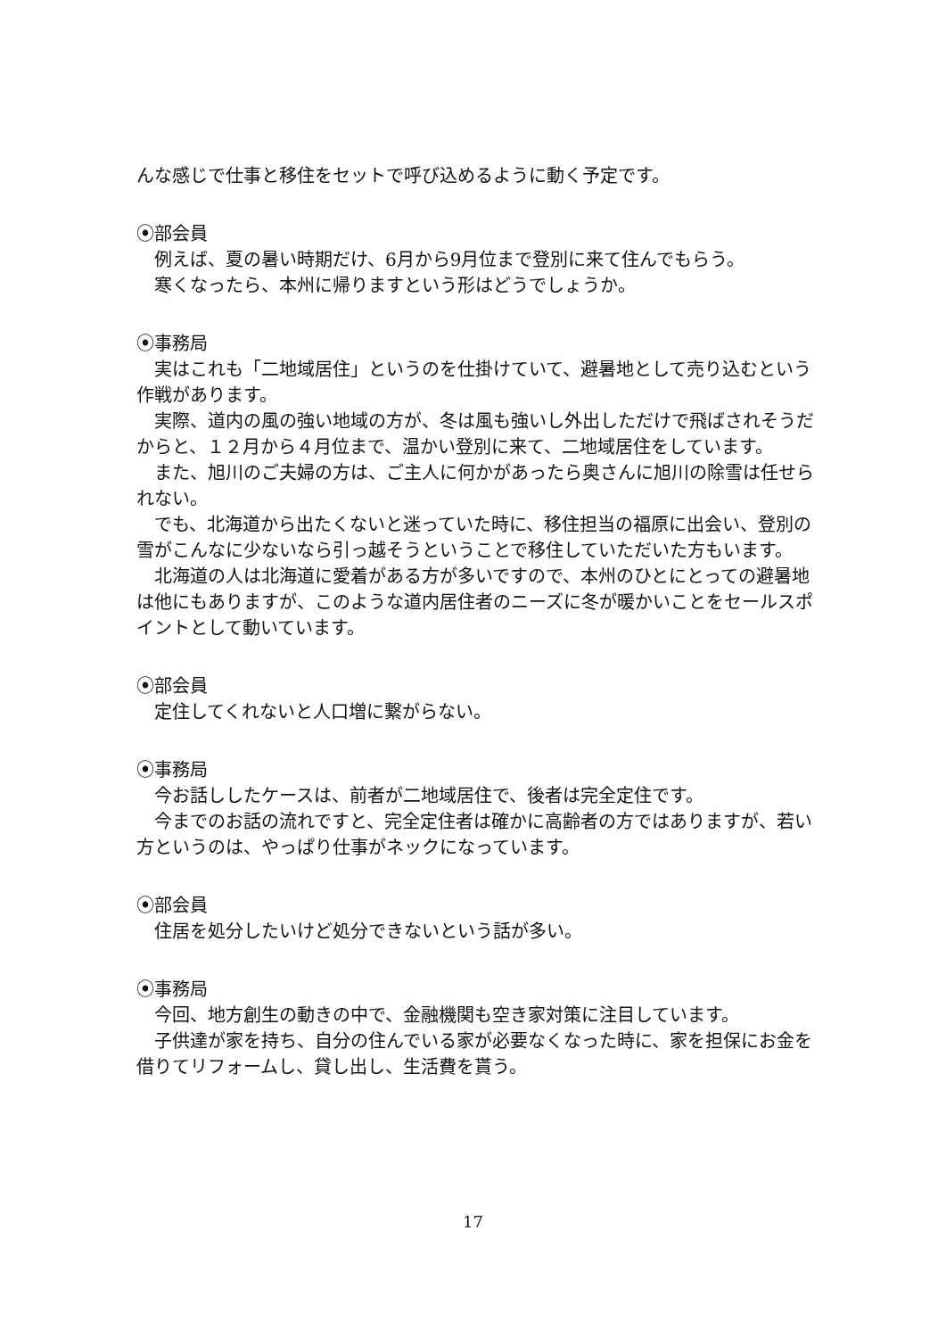んな感じで仕事と移住をセットで呼び込めるように動く予定です。
⦿部会員
例えば、夏の暑い時期だけ、6月から9月位まで登別に来て住んでもらう。
寒くなったら、本州に帰りますという形はどうでしょうか。
⦿事務局
実はこれも「二地域居住」というのを仕掛けていて、避暑地として売り込むという作戦があります。
実際、道内の風の強い地域の方が、冬は風も強いし外出しただけで飛ばされそうだからと、１２月から４月位まで、温かい登別に来て、二地域居住をしています。
また、旭川のご夫婦の方は、ご主人に何かがあったら奥さんに旭川の除雪は任せられない。
でも、北海道から出たくないと迷っていた時に、移住担当の福原に出会い、登別の雪がこんなに少ないなら引っ越そうということで移住していただいた方もいます。
北海道の人は北海道に愛着がある方が多いですので、本州のひとにとっての避暑地は他にもありますが、このような道内居住者のニーズに冬が暖かいことをセールスポイントとして動いています。
⦿部会員
定住してくれないと人口増に繋がらない。
⦿事務局
今お話ししたケースは、前者が二地域居住で、後者は完全定住です。
今までのお話の流れですと、完全定住者は確かに高齢者の方ではありますが、若い方というのは、やっぱり仕事がネックになっています。
⦿部会員
住居を処分したいけど処分できないという話が多い。
⦿事務局
今回、地方創生の動きの中で、金融機関も空き家対策に注目しています。
子供達が家を持ち、自分の住んでいる家が必要なくなった時に、家を担保にお金を借りてリフォームし、貸し出し、生活費を貰う。
17